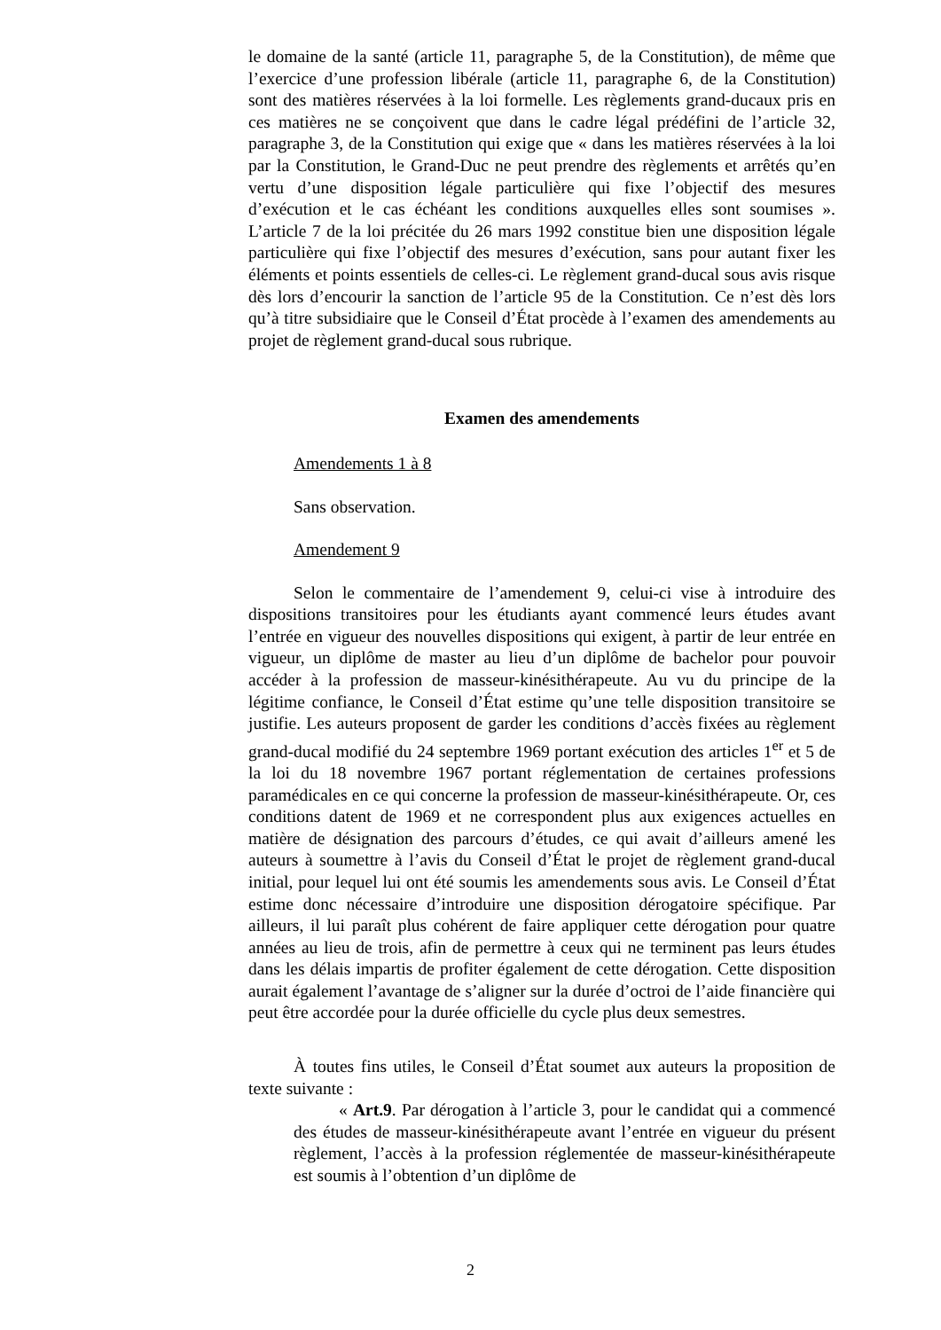le domaine de la santé (article 11, paragraphe 5, de la Constitution), de même que l’exercice d’une profession libérale (article 11, paragraphe 6, de la Constitution) sont des matières réservées à la loi formelle. Les règlements grand-ducaux pris en ces matières ne se conçoivent que dans le cadre légal prédéfini de l’article 32, paragraphe 3, de la Constitution qui exige que « dans les matières réservées à la loi par la Constitution, le Grand-Duc ne peut prendre des règlements et arrêtés qu’en vertu d’une disposition légale particulière qui fixe l’objectif des mesures d’exécution et le cas échéant les conditions auxquelles elles sont soumises ». L’article 7 de la loi précitée du 26 mars 1992 constitue bien une disposition légale particulière qui fixe l’objectif des mesures d’exécution, sans pour autant fixer les éléments et points essentiels de celles-ci. Le règlement grand-ducal sous avis risque dès lors d’encourir la sanction de l’article 95 de la Constitution. Ce n’est dès lors qu’à titre subsidiaire que le Conseil d’État procède à l’examen des amendements au projet de règlement grand-ducal sous rubrique.
Examen des amendements
Amendements 1 à 8
Sans observation.
Amendement 9
Selon le commentaire de l’amendement 9, celui-ci vise à introduire des dispositions transitoires pour les étudiants ayant commencé leurs études avant l’entrée en vigueur des nouvelles dispositions qui exigent, à partir de leur entrée en vigueur, un diplôme de master au lieu d’un diplôme de bachelor pour pouvoir accéder à la profession de masseur-kinésithérapeute. Au vu du principe de la légitime confiance, le Conseil d’État estime qu’une telle disposition transitoire se justifie. Les auteurs proposent de garder les conditions d’accès fixées au règlement grand-ducal modifié du 24 septembre 1969 portant exécution des articles 1<sup>er</sup> et 5 de la loi du 18 novembre 1967 portant réglementation de certaines professions paramédicales en ce qui concerne la profession de masseur-kinésithérapeute. Or, ces conditions datent de 1969 et ne correspondent plus aux exigences actuelles en matière de désignation des parcours d’études, ce qui avait d’ailleurs amené les auteurs à soumettre à l’avis du Conseil d’État le projet de règlement grand-ducal initial, pour lequel lui ont été soumis les amendements sous avis. Le Conseil d’État estime donc nécessaire d’introduire une disposition dérogatoire spécifique. Par ailleurs, il lui paraît plus cohérent de faire appliquer cette dérogation pour quatre années au lieu de trois, afin de permettre à ceux qui ne terminent pas leurs études dans les délais impartis de profiter également de cette dérogation. Cette disposition aurait également l’avantage de s’aligner sur la durée d’octroi de l’aide financière qui peut être accordée pour la durée officielle du cycle plus deux semestres.
À toutes fins utiles, le Conseil d’État soumet aux auteurs la proposition de texte suivante :
« Art.9. Par dérogation à l’article 3, pour le candidat qui a commencé des études de masseur-kinésithérapeute avant l’entrée en vigueur du présent règlement, l’accès à la profession réglementée de masseur-kinésithérapeute est soumis à l’obtention d’un diplôme de
2